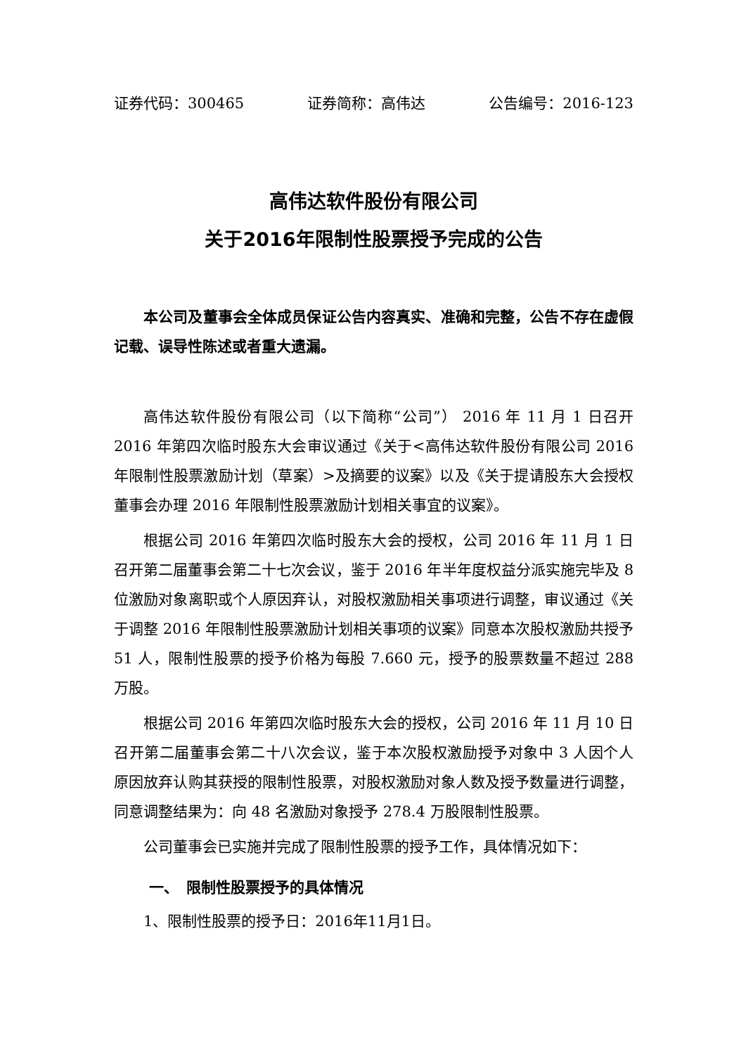证券代码：300465 证券简称：高伟达 公告编号：2016-123
高伟达软件股份有限公司
关于2016年限制性股票授予完成的公告
本公司及董事会全体成员保证公告内容真实、准确和完整，公告不存在虚假记载、误导性陈述或者重大遗漏。
高伟达软件股份有限公司（以下简称“公司”） 2016 年 11 月 1 日召开 2016 年第四次临时股东大会审议通过《关于<高伟达软件股份有限公司 2016 年限制性股票激励计划（草案）>及摘要的议案》以及《关于提请股东大会授权董事会办理 2016 年限制性股票激励计划相关事宜的议案》。
根据公司 2016 年第四次临时股东大会的授权，公司 2016 年 11 月 1 日召开第二届董事会第二十七次会议，鉴于 2016 年半年度权益分派实施完毕及 8 位激励对象离职或个人原因弃认，对股权激励相关事项进行调整，审议通过《关于调整 2016 年限制性股票激励计划相关事项的议案》同意本次股权激励共授予 51 人，限制性股票的授予价格为每股 7.660 元，授予的股票数量不超过 288 万股。
根据公司 2016 年第四次临时股东大会的授权，公司 2016 年 11 月 10 日召开第二届董事会第二十八次会议，鉴于本次股权激励授予对象中 3 人因个人原因放弃认购其获授的限制性股票，对股权激励对象人数及授予数量进行调整，同意调整结果为：向 48 名激励对象授予 278.4 万股限制性股票。
公司董事会已实施并完成了限制性股票的授予工作，具体情况如下：
一、　限制性股票授予的具体情况
1、限制性股票的授予日：2016年11月1日。